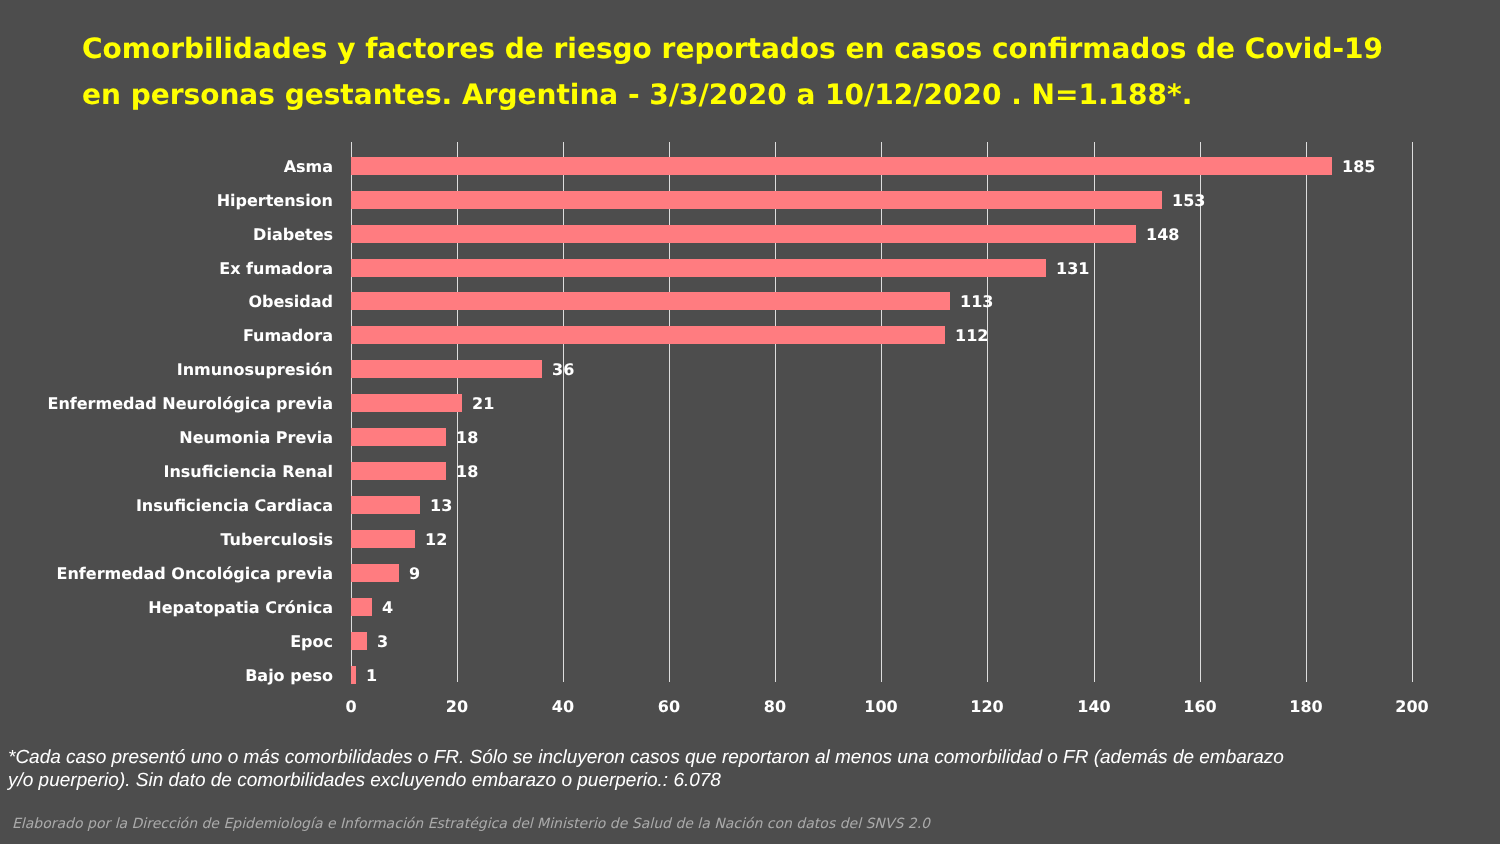Comorbilidades y factores de riesgo reportados en casos confirmados de Covid-19 en personas gestantes. Argentina - 3/3/2020 a 10/12/2020 . N=1.188*.
Asma 185
Hipertension 153
Diabetes 148
Ex fumadora 131
Obesidad 113
Fumadora 112
Inmunosupresión 36
Enfermedad Neurológica previa 21
Neumonia Previa 18
Insuficiencia Renal 18
Insuficiencia Cardiaca 13
Tuberculosis 12
Enfermedad Oncológica previa 9
Hepatopatia Crónica 4
Epoc 3
Bajo peso 1
0 20 40 60 80 100 120 140 160 180 200
*Cada caso presentó uno o más comorbilidades o FR. Sólo se incluyeron casos que reportaron al menos una comorbilidad o FR (además de embarazo y/o puerperio). Sin dato de comorbilidades excluyendo embarazo o puerperio.: 6.078
Elaborado por la Dirección de Epidemiología e Información Estratégica del Ministerio de Salud de la Nación con datos del SNVS 2.0